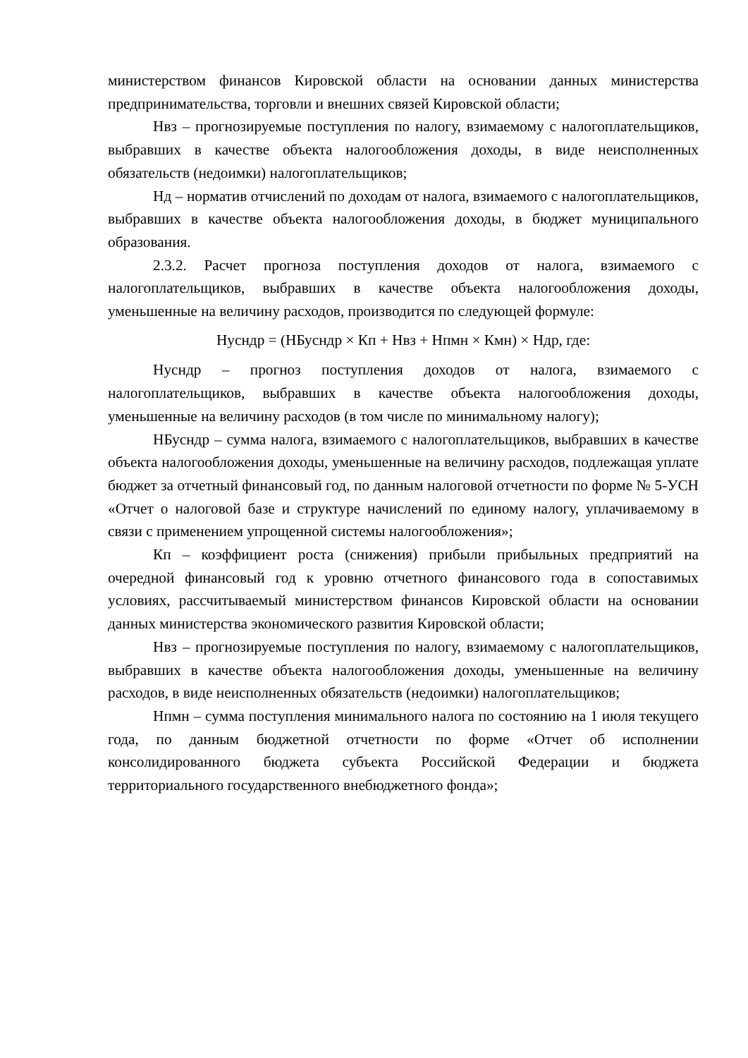министерством финансов Кировской области на основании данных министерства предпринимательства, торговли и внешних связей Кировской области;
Нвз – прогнозируемые поступления по налогу, взимаемому с налогоплательщиков, выбравших в качестве объекта налогообложения доходы, в виде неисполненных обязательств (недоимки) налогоплательщиков;
Нд – норматив отчислений по доходам от налога, взимаемого с налогоплательщиков, выбравших в качестве объекта налогообложения доходы, в бюджет муниципального образования.
2.3.2. Расчет прогноза поступления доходов от налога, взимаемого с налогоплательщиков, выбравших в качестве объекта налогообложения доходы, уменьшенные на величину расходов, производится по следующей формуле:
Нусндр = (НБусндр × Кп + Нвз + Нпмн × Кмн) × Ндр, где:
Нусндр – прогноз поступления доходов от налога, взимаемого с налогоплательщиков, выбравших в качестве объекта налогообложения доходы, уменьшенные на величину расходов (в том числе по минимальному налогу);
НБусндр – сумма налога, взимаемого с налогоплательщиков, выбравших в качестве объекта налогообложения доходы, уменьшенные на величину расходов, подлежащая уплате бюджет за отчетный финансовый год, по данным налоговой отчетности по форме № 5-УСН «Отчет о налоговой базе и структуре начислений по единому налогу, уплачиваемому в связи с применением упрощенной системы налогообложения»;
Кп – коэффициент роста (снижения) прибыли прибыльных предприятий на очередной финансовый год к уровню отчетного финансового года в сопоставимых условиях, рассчитываемый министерством финансов Кировской области на основании данных министерства экономического развития Кировской области;
Нвз – прогнозируемые поступления по налогу, взимаемому с налогоплательщиков, выбравших в качестве объекта налогообложения доходы, уменьшенные на величину расходов, в виде неисполненных обязательств (недоимки) налогоплательщиков;
Нпмн – сумма поступления минимального налога по состоянию на 1 июля текущего года, по данным бюджетной отчетности по форме «Отчет об исполнении консолидированного бюджета субъекта Российской Федерации и бюджета территориального государственного внебюджетного фонда»;